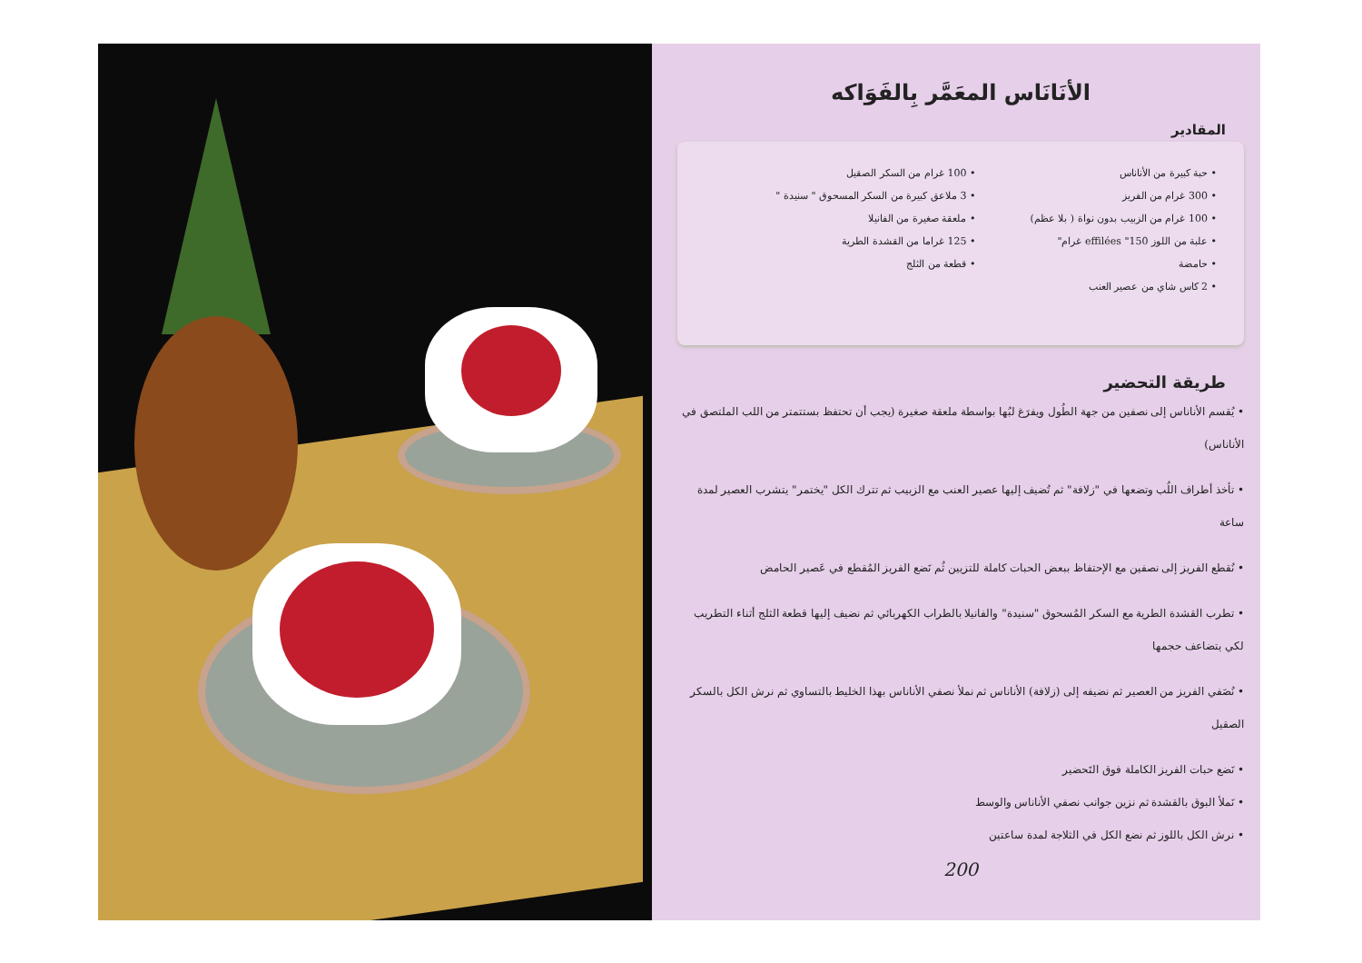الأنَانَاس المعَمَّر بِالفَوَاكه
المقادير
• حبة كبيرة من الأناناس
• 300 غرام من الفريز
• 100 غرام من الزبيب بدون نواة ( بلا عظم)
• علبة من اللوز effilées "150 غرام"
• حامضة
• 2 كاس شاي من عصير العنب
• 100 غرام من السكر الصقيل
• 3 ملاعق كبيرة من السكر المسحوق " سنيدة "
• ملعقة صغيرة من الفانيلا
• 125 غراما من القشدة الطرية
• قطعة من الثلج
طريقة التحضير
• يُقسم الأناناس إلى نصفين من جهة الطُول ويفرَغ لبُها بواسطة ملعقة صغيرة (يجب أن تحتفظ بستتمتر من اللب الملتصق في الأناناس)
• تأخذ أطراف اللُب وتضعها في "زلافة" ثم تُضيف إليها عصير العنب مع الزبيب ثم تترك الكل "يختمر" يتشرب العصير لمدة ساعة
• نُقطع الفريز إلى نصفين مع الإحتفاظ ببعض الحبات كاملة للتزيين ثُم نَضع الفريز المُقطع في عَصير الحامض
• تطرب القشدة الطرية مع السكر المُسحوق "سنيدة" والفانيلا بالطراب الكهربائي ثم نضيف إليها قطعة الثلج أثناء التطريب لكي يتضاعف حجمها
• نُصَفي الفريز من العصير ثم نضيفه إلى (زلافة) الأناناس ثم نملأ نصفي الأناناس بهذا الخليط بالتساوي ثم نرش الكل بالسكر الصقيل
• نَضع حبات الفريز الكاملة فوق التَحضير
• نَملأ البوق بالقشدة ثم نزين جوانب نصفي الأناناس والوسط
• نرش الكل باللوز ثم نضع الكل في الثلاجة لمدة ساعتين
200